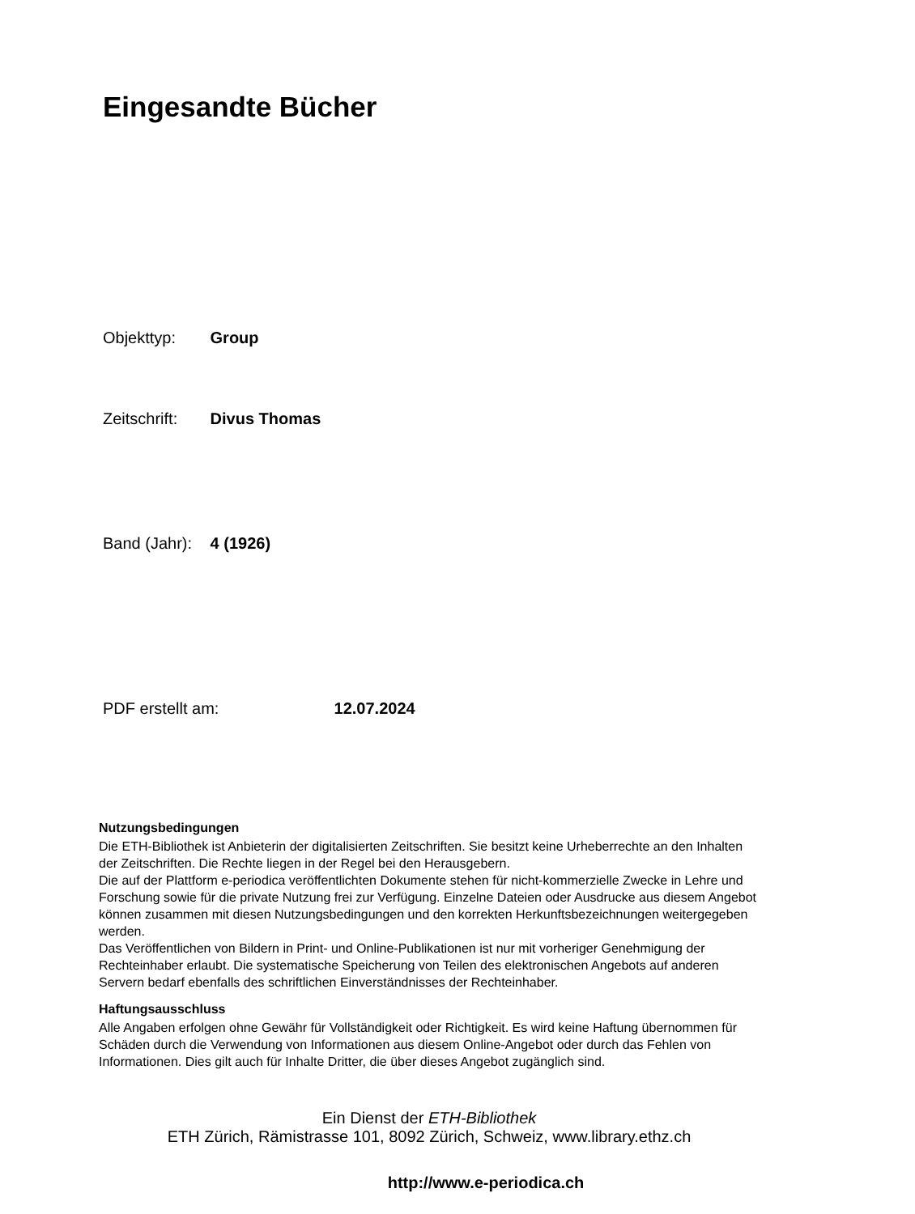Eingesandte Bücher
Objekttyp: Group
Zeitschrift: Divus Thomas
Band (Jahr): 4 (1926)
PDF erstellt am: 12.07.2024
Nutzungsbedingungen
Die ETH-Bibliothek ist Anbieterin der digitalisierten Zeitschriften. Sie besitzt keine Urheberrechte an den Inhalten der Zeitschriften. Die Rechte liegen in der Regel bei den Herausgebern.
Die auf der Plattform e-periodica veröffentlichten Dokumente stehen für nicht-kommerzielle Zwecke in Lehre und Forschung sowie für die private Nutzung frei zur Verfügung. Einzelne Dateien oder Ausdrucke aus diesem Angebot können zusammen mit diesen Nutzungsbedingungen und den korrekten Herkunftsbezeichnungen weitergegeben werden.
Das Veröffentlichen von Bildern in Print- und Online-Publikationen ist nur mit vorheriger Genehmigung der Rechteinhaber erlaubt. Die systematische Speicherung von Teilen des elektronischen Angebots auf anderen Servern bedarf ebenfalls des schriftlichen Einverständnisses der Rechteinhaber.
Haftungsausschluss
Alle Angaben erfolgen ohne Gewähr für Vollständigkeit oder Richtigkeit. Es wird keine Haftung übernommen für Schäden durch die Verwendung von Informationen aus diesem Online-Angebot oder durch das Fehlen von Informationen. Dies gilt auch für Inhalte Dritter, die über dieses Angebot zugänglich sind.
Ein Dienst der ETH-Bibliothek
ETH Zürich, Rämistrasse 101, 8092 Zürich, Schweiz, www.library.ethz.ch
http://www.e-periodica.ch